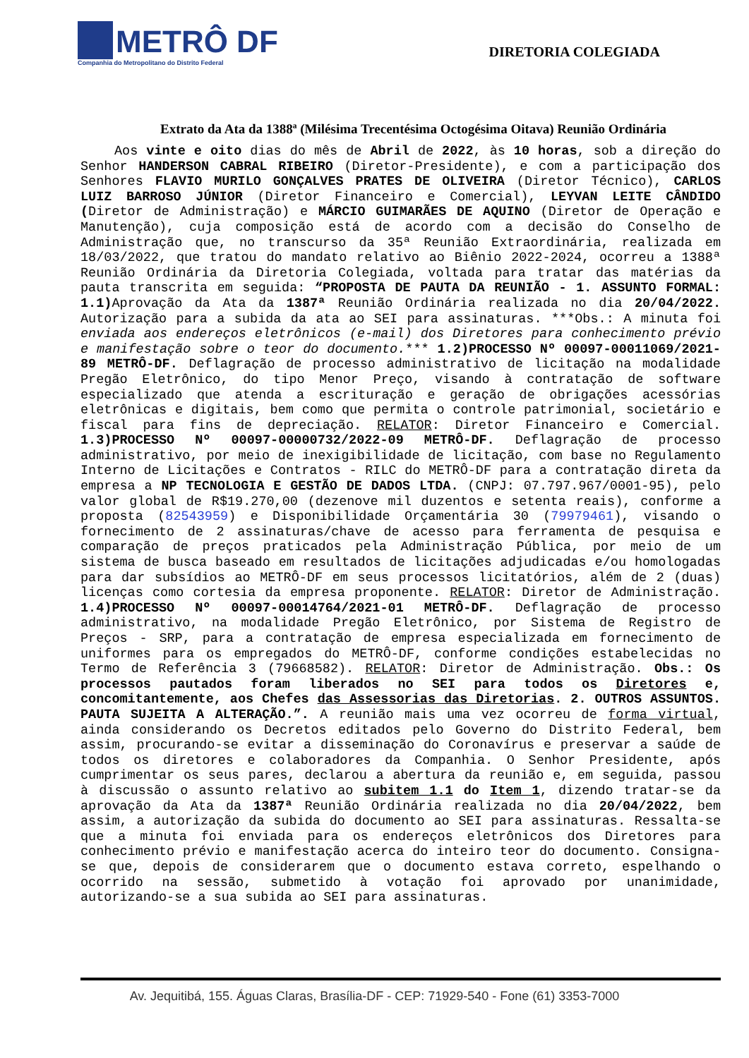METRÔ DF
Companhia do Metropolitano do Distrito Federal
DIRETORIA COLEGIADA
Extrato da Ata da 1388ª (Milésima Trecentésima Octogésima Oitava) Reunião Ordinária
Aos vinte e oito dias do mês de Abril de 2022, às 10 horas, sob a direção do Senhor HANDERSON CABRAL RIBEIRO (Diretor-Presidente), e com a participação dos Senhores FLAVIO MURILO GONÇALVES PRATES DE OLIVEIRA (Diretor Técnico), CARLOS LUIZ BARROSO JÚNIOR (Diretor Financeiro e Comercial), LEYVAN LEITE CÂNDIDO (Diretor de Administração) e MÁRCIO GUIMARÃES DE AQUINO (Diretor de Operação e Manutenção), cuja composição está de acordo com a decisão do Conselho de Administração que, no transcurso da 35ª Reunião Extraordinária, realizada em 18/03/2022, que tratou do mandato relativo ao Biênio 2022-2024, ocorreu a 1388ª Reunião Ordinária da Diretoria Colegiada, voltada para tratar das matérias da pauta transcrita em seguida: “PROPOSTA DE PAUTA DA REUNIÃO - 1. ASSUNTO FORMAL: 1.1) Aprovação da Ata da 1387ª Reunião Ordinária realizada no dia 20/04/2022. Autorização para a subida da ata ao SEI para assinaturas. ***Obs.: A minuta foi enviada aos endereços eletrônicos (e-mail) dos Diretores para conhecimento prévio e manifestação sobre o teor do documento.*** 1.2)PROCESSO Nº 00097-00011069/2021-89 METRÔ-DF. Deflagração de processo administrativo de licitação na modalidade Pregão Eletrônico, do tipo Menor Preço, visando à contratação de software especializado que atenda a escrituração e geração de obrigações acessórias eletrônicas e digitais, bem como que permita o controle patrimonial, societário e fiscal para fins de depreciação. RELATOR: Diretor Financeiro e Comercial. 1.3)PROCESSO Nº 00097-00000732/2022-09 METRÔ-DF. Deflagração de processo administrativo, por meio de inexigibilidade de licitação, com base no Regulamento Interno de Licitações e Contratos - RILC do METRÔ-DF para a contratação direta da empresa a NP TECNOLOGIA E GESTÃO DE DADOS LTDA. (CNPJ: 07.797.967/0001-95), pelo valor global de R$19.270,00 (dezenove mil duzentos e setenta reais), conforme a proposta (82543959) e Disponibilidade Orçamentária 30 (79979461), visando o fornecimento de 2 assinaturas/chave de acesso para ferramenta de pesquisa e comparação de preços praticados pela Administração Pública, por meio de um sistema de busca baseado em resultados de licitações adjudicadas e/ou homologadas para dar subsídios ao METRÔ-DF em seus processos licitatórios, além de 2 (duas) licenças como cortesia da empresa proponente. RELATOR: Diretor de Administração. 1.4)PROCESSO Nº 00097-00014764/2021-01 METRÔ-DF. Deflagração de processo administrativo, na modalidade Pregão Eletrônico, por Sistema de Registro de Preços - SRP, para a contratação de empresa especializada em fornecimento de uniformes para os empregados do METRÔ-DF, conforme condições estabelecidas no Termo de Referência 3 (79668582). RELATOR: Diretor de Administração. Obs.: Os processos pautados foram liberados no SEI para todos os Diretores e, concomitantemente, aos Chefes das Assessorias das Diretorias. 2. OUTROS ASSUNTOS. PAUTA SUJEITA A ALTERAÇÃO.”. A reunião mais uma vez ocorreu de forma virtual, ainda considerando os Decretos editados pelo Governo do Distrito Federal, bem assim, procurando-se evitar a disseminação do Coronavírus e preservar a saúde de todos os diretores e colaboradores da Companhia. O Senhor Presidente, após cumprimentar os seus pares, declarou a abertura da reunião e, em seguida, passou à discussão o assunto relativo ao subitem 1.1 do Item 1, dizendo tratar-se da aprovação da Ata da 1387ª Reunião Ordinária realizada no dia 20/04/2022, bem assim, a autorização da subida do documento ao SEI para assinaturas. Ressalta-se que a minuta foi enviada para os endereços eletrônicos dos Diretores para conhecimento prévio e manifestação acerca do inteiro teor do documento. Consigna-se que, depois de considerarem que o documento estava correto, espelhando o ocorrido na sessão, submetido à votação foi aprovado por unanimidade, autorizando-se a sua subida ao SEI para assinaturas.
Av. Jequitibá, 155. Águas Claras, Brasília-DF - CEP: 71929-540 - Fone (61) 3353-7000